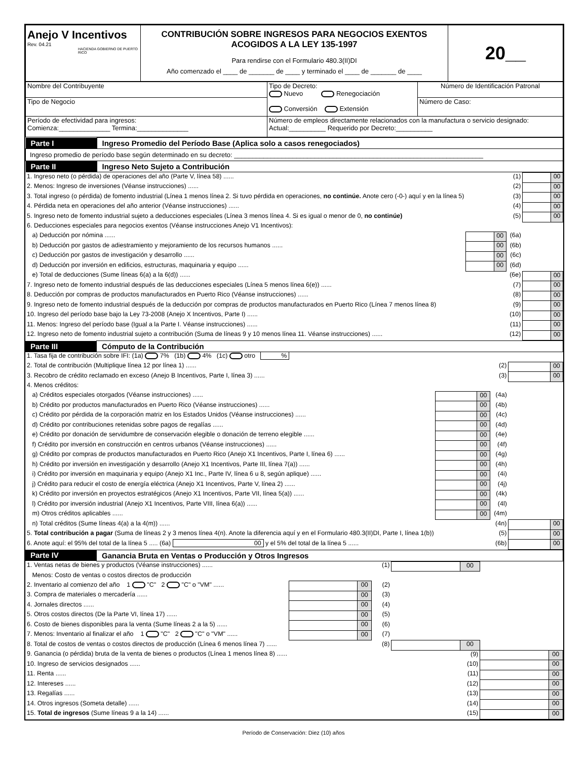| Anejo V Incentivos Rev. 04.21 HACIENDA GOBIERNO DE PUERTO RICO | CONTRIBUCIÓN SOBRE INGRESOS PARA NEGOCIOS EXENTOS ACOGIDOS A LA LEY 135-1997 Para rendirse con el Formulario 480.3(II)DI Año comenzado el ____ de _______ de ____ y terminado el ____ de _______ de ____ | 20__ |
| Nombre del Contribuyente | Tipo de Decreto: Nuevo Renegociación Conversión Extensión | Número de Identificación Patronal |
| Tipo de Negocio | | Número de Caso: |
| Período de efectividad para ingresos: Comienza:______________ Termina:______________ | Número de empleos directamente relacionados con la manufactura o servicio designado: Actual:__________ Requerido por Decreto:__________ | |
| Parte I | Ingreso Promedio del Período Base (Aplica solo a casos renegociados) |
| Ingreso promedio de período base según determinado en su decreto: ____________________________________________________________________ | |
| Parte II | Ingreso Neto Sujeto a Contribución |
| 1. Ingreso neto (o pérdida) de operaciones del año (Parte V, línea 58) ...... | | | (1) | | 00 |
| 2. Menos: Ingreso de inversiones (Véanse instrucciones) ...... | | | (2) | | 00 |
| 3. Total ingreso (o pérdida) de fomento industrial (Línea 1 menos línea 2. Si tuvo pérdida en operaciones, no continúe. Anote cero (-0-) aquí y en la línea 5) | | | (3) | | 00 |
| 4. Pérdida neta en operaciones del año anterior (Véanse instrucciones) ...... | | | (4) | | 00 |
| 5. Ingreso neto de fomento industrial sujeto a deducciones especiales (Línea 3 menos línea 4. Si es igual o menor de 0, no continúe) | | | (5) | | 00 |
| 6. Deducciones especiales para negocios exentos (Véanse instrucciones Anejo V1 Incentivos): | | | | | |
| a) Deducción por nómina ...... | | 00 | (6a) | | |
| b) Deducción por gastos de adiestramiento y mejoramiento de los recursos humanos ...... | | 00 | (6b) | | |
| c) Deducción por gastos de investigación y desarrollo ...... | | 00 | (6c) | | |
| d) Deducción por inversión en edificios, estructuras, maquinaria y equipo ...... | | 00 | (6d) | | |
| e) Total de deducciones (Sume líneas 6(a) a la 6(d)) ...... | | | (6e) | | 00 |
| 7. Ingreso neto de fomento industrial después de las deducciones especiales (Línea 5 menos línea 6(e)) ...... | | | (7) | | 00 |
| 8. Deducción por compras de productos manufacturados en Puerto Rico (Véanse instrucciones) ...... | | | (8) | | 00 |
| 9. Ingreso neto de fomento industrial después de la deducción por compras de productos manufacturados en Puerto Rico (Línea 7 menos línea 8) | | | (9) | | 00 |
| 10. Ingreso del período base bajo la Ley 73-2008 (Anejo X Incentivos, Parte I) ...... | | | (10) | | 00 |
| 11. Menos: Ingreso del período base (Igual a la Parte I. Véanse instrucciones) ...... | | | (11) | | 00 |
| 12. Ingreso neto de fomento industrial sujeto a contribución (Suma de líneas 9 y 10 menos línea 11. Véanse instrucciones) ...... | | | (12) | | 00 |
| Parte III | Cómputo de la Contribución |
| 1. Tasa fija de contribución sobre IFI: (1a) 7% (1b) 4% (1c) otro % | | | | | |
| 2. Total de contribución (Multiplique línea 12 por línea 1) ...... | | | (2) | | 00 |
| 3. Recobro de crédito reclamado en exceso (Anejo B Incentivos, Parte I, línea 3) ...... | | | (3) | | 00 |
| 4. Menos créditos: | | | | | |
| a) Créditos especiales otorgados (Véanse instrucciones) ...... | | 00 | (4a) | | |
| b) Crédito por productos manufacturados en Puerto Rico (Véanse instrucciones) ...... | | 00 | (4b) | | |
| c) Crédito por pérdida de la corporación matriz en los Estados Unidos (Véanse instrucciones) ...... | | 00 | (4c) | | |
| d) Crédito por contribuciones retenidas sobre pagos de regalías ...... | | 00 | (4d) | | |
| e) Crédito por donación de servidumbre de conservación elegible o donación de terreno elegible ...... | | 00 | (4e) | | |
| f) Crédito por inversión en construcción en centros urbanos (Véanse instrucciones) ...... | | 00 | (4f) | | |
| g) Crédito por compras de productos manufacturados en Puerto Rico (Anejo X1 Incentivos, Parte I, línea 6) ...... | | 00 | (4g) | | |
| h) Crédito por inversión en investigación y desarrollo (Anejo X1 Incentivos, Parte III, línea 7(a)) ...... | | 00 | (4h) | | |
| i) Crédito por inversión en maquinaria y equipo (Anejo X1 Inc., Parte IV, línea 6 u 8, según aplique) ...... | | 00 | (4i) | | |
| j) Crédito para reducir el costo de energía eléctrica (Anejo X1 Incentivos, Parte V, línea 2) ...... | | 00 | (4j) | | |
| k) Crédito por inversión en proyectos estratégicos (Anejo X1 Incentivos, Parte VII, línea 5(a)) ...... | | 00 | (4k) | | |
| l) Crédito por inversión industrial (Anejo X1 Incentivos, Parte VIII, línea 6(a)) ...... | | 00 | (4l) | | |
| m) Otros créditos aplicables ...... | | 00 | (4m) | | |
| n) Total créditos (Sume líneas 4(a) a la 4(m)) ...... | | | (4n) | | 00 |
| 5. Total contribución a pagar (Suma de líneas 2 y 3 menos línea 4(n). Anote la diferencia aquí y en el Formulario 480.3(II)DI, Parte I, línea 1(b)) | | | (5) | | 00 |
| 6. Anote aquí: el 95% del total de la línea 5 ..... (6a) 00 y el 5% del total de la línea 5 ...... | | | (6b) | | 00 |
| Parte IV | Ganancia Bruta en Ventas o Producción y Otros Ingresos |
| 1. Ventas netas de bienes y productos (Véanse instrucciones) ...... | | | (1) | | 00 | | |
| Menos: Costo de ventas o costos directos de producción | | | | | | | |
| 2. Inventario al comienzo del año 1 "C" 2 "C" o "VM" ...... | | 00 | (2) | | | | |
| 3. Compra de materiales o mercadería ...... | | 00 | (3) | | | | |
| 4. Jornales directos ...... | | 00 | (4) | | | | |
| 5. Otros costos directos (De la Parte VI, línea 17) ...... | | 00 | (5) | | | | |
| 6. Costo de bienes disponibles para la venta (Sume líneas 2 a la 5) ...... | | 00 | (6) | | | | |
| 7. Menos: Inventario al finalizar el año 1 "C" 2 "C" o "VM" ...... | | 00 | (7) | | | | |
| 8. Total de costos de ventas o costos directos de producción (Línea 6 menos línea 7) ...... | | | (8) | | 00 | | |
| 9. Ganancia (o pérdida) bruta de la venta de bienes o productos (Línea 1 menos línea 8) ...... | | | | | (9) | | 00 |
| 10. Ingreso de servicios designados ...... | | | | | (10) | | 00 |
| 11. Renta ...... | | | | | (11) | | 00 |
| 12. Intereses ...... | | | | | (12) | | 00 |
| 13. Regalías ...... | | | | | (13) | | 00 |
| 14. Otros ingresos (Someta detalle) ...... | | | | | (14) | | 00 |
| 15. Total de ingresos (Sume líneas 9 a la 14) ...... | | | | | (15) | | 00 |
Período de Conservación: Diez (10) años